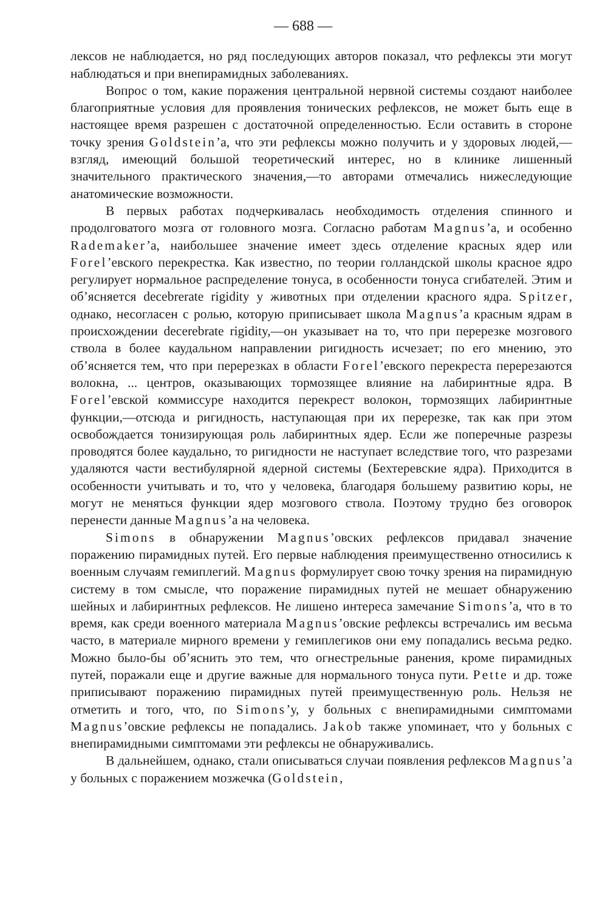— 688 —
лексов не наблюдается, но ряд последующих авторов показал, что рефлексы эти могут наблюдаться и при внепирамидных заболеваниях.
Вопрос о том, какие поражения центральной нервной системы создают наиболее благоприятные условия для проявления тонических рефлексов, не может быть еще в настоящее время разрешен с достаточной определенностью. Если оставить в стороне точку зрения Goldstein’а, что эти рефлексы можно получить и у здоровых людей,—взгляд, имеющий большой теоретический интерес, но в клинике лишенный значительного практического значения,—то авторами отмечались нижеследующие анатомические возможности.
В первых работах подчеркивалась необходимость отделения спинного и продолговатого мозга от головного мозга. Согласно работам Magnus’а, и особенно Rademaker’а, наибольшее значение имеет здесь отделение красных ядер или Forel’евского перекрестка. Как известно, по теории голландской школы красное ядро регулирует нормальное распределение тонуса, в особенности тонуса сгибателей. Этим и об’ясняется decebrerate rigidity у животных при отделении красного ядра. Spitzer, однако, несогласен с ролью, которую приписывает школа Magnus’а красным ядрам в происхождении decerebrate rigidity,—он указывает на то, что при перерезке мозгового ствола в более каудальном направлении ригидность исчезает; по его мнению, это об’ясняется тем, что при перерезках в области Forel’евского перекреста перерезаются волокна, ... центров, оказывающих тормозящее влияние на лабиринтные ядра. В Forel’евской коммиссуре находится перекрест волокон, тормозящих лабиринтные функции,—отсюда и ригидность, наступающая при их перерезке, так как при этом освобождается тонизирующая роль лабиринтных ядер. Если же поперечные разрезы проводятся более каудально, то ригидности не наступает вследствие того, что разрезами удаляются части вестибулярной ядерной системы (Бехтеревские ядра). Приходится в особенности учитывать и то, что у человека, благодаря большему развитию коры, не могут не меняться функции ядер мозгового ствола. Поэтому трудно без оговорок перенести данные Magnus’а на человека.
Simons в обнаружении Magnus’овских рефлексов придавал значение поражению пирамидных путей. Его первые наблюдения преимущественно относились к военным случаям гемиплегий. Magnus формулирует свою точку зрения на пирамидную систему в том смысле, что поражение пирамидных путей не мешает обнаружению шейных и лабиринтных рефлексов. Не лишено интереса замечание Simons’а, что в то время, как среди военного материала Magnus’овские рефлексы встречались им весьма часто, в материале мирного времени у гемиплегиков они ему попадались весьма редко. Можно было-бы об’яснить это тем, что огнестрельные ранения, кроме пирамидных путей, поражали еще и другие важные для нормального тонуса пути. Pette и др. тоже приписывают поражению пирамидных путей преимущественную роль. Нельзя не отметить и того, что, по Simons’у, у больных с внепирамидными симптомами Magnus’овские рефлексы не попадались. Jakob также упоминает, что у больных с внепирамидными симптомами эти рефлексы не обнаруживались.
В дальнейшем, однако, стали описываться случаи появления рефлексов Magnus’а у больных с поражением мозжечка (Goldstein,